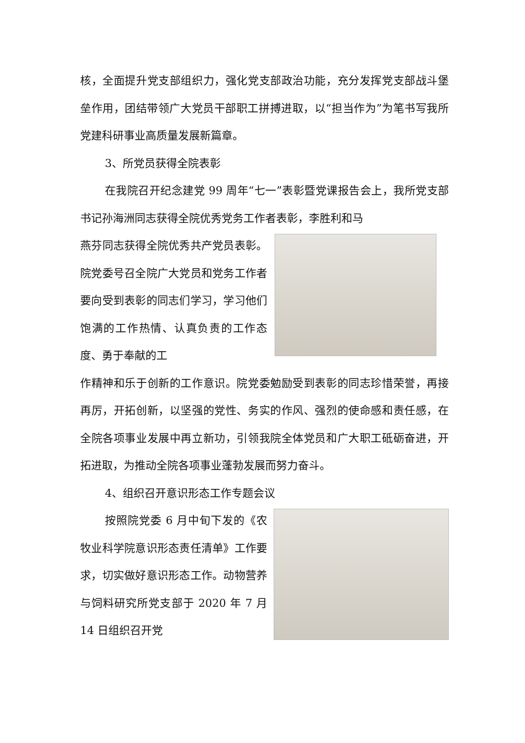核，全面提升党支部组织力，强化党支部政治功能，充分发挥党支部战斗堡垒作用，团结带领广大党员干部职工拼搏进取，以“担当作为”为笔书写我所党建科研事业高质量发展新篇章。
3、所党员获得全院表彰
在我院召开纪念建党 99 周年“七一”表彰暨党课报告会上，我所党支部书记孙海洲同志获得全院优秀党务工作者表彰，李胜利和马
燕芬同志获得全院优秀共产党员表彰。院党委号召全院广大党员和党务工作者要向受到表彰的同志们学习，学习他们饱满的工作热情、认真负责的工作态度、勇于奉献的工
作精神和乐于创新的工作意识。院党委勉励受到表彰的同志珍惜荣誉，再接再厉，开拓创新，以坚强的党性、务实的作风、强烈的使命感和责任感，在全院各项事业发展中再立新功，引领我院全体党员和广大职工砥砺奋进，开拓进取，为推动全院各项事业蓬勃发展而努力奋斗。
4、组织召开意识形态工作专题会议
按照院党委 6 月中旬下发的《农牧业科学院意识形态责任清单》工作要求，切实做好意识形态工作。动物营养与饲料研究所党支部于 2020 年 7 月 14 日组织召开党